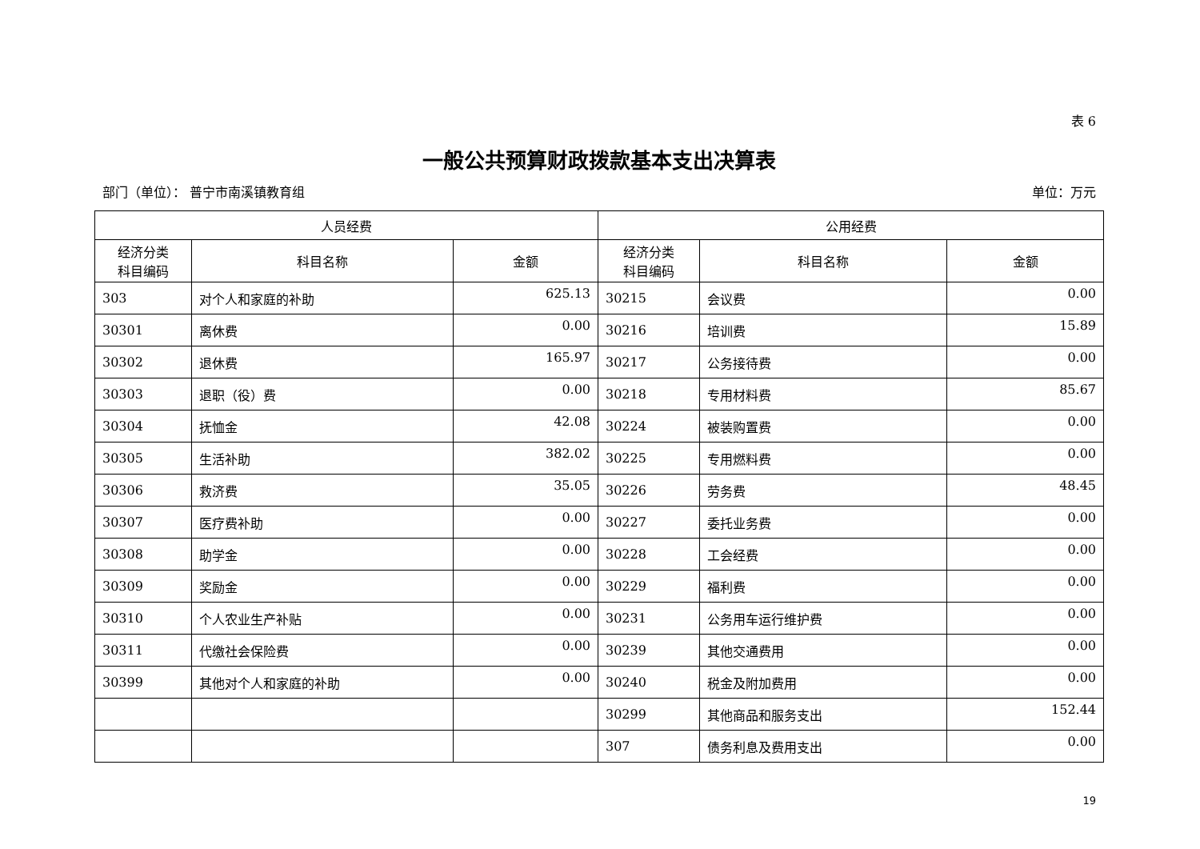表 6
一般公共预算财政拨款基本支出决算表
部门（单位）： 普宁市南溪镇教育组 单位：万元
| 人员经费 | | | 公用经费 | | |
| --- | --- | --- | --- | --- | --- |
| 经济分类 科目编码 | 科目名称 | 金额 | 经济分类 科目编码 | 科目名称 | 金额 |
| 303 | 对个人和家庭的补助 | 625.13 | 30215 | 会议费 | 0.00 |
| 30301 | 离休费 | 0.00 | 30216 | 培训费 | 15.89 |
| 30302 | 退休费 | 165.97 | 30217 | 公务接待费 | 0.00 |
| 30303 | 退职（役）费 | 0.00 | 30218 | 专用材料费 | 85.67 |
| 30304 | 抚恤金 | 42.08 | 30224 | 被装购置费 | 0.00 |
| 30305 | 生活补助 | 382.02 | 30225 | 专用燃料费 | 0.00 |
| 30306 | 救济费 | 35.05 | 30226 | 劳务费 | 48.45 |
| 30307 | 医疗费补助 | 0.00 | 30227 | 委托业务费 | 0.00 |
| 30308 | 助学金 | 0.00 | 30228 | 工会经费 | 0.00 |
| 30309 | 奖励金 | 0.00 | 30229 | 福利费 | 0.00 |
| 30310 | 个人农业生产补贴 | 0.00 | 30231 | 公务用车运行维护费 | 0.00 |
| 30311 | 代缴社会保险费 | 0.00 | 30239 | 其他交通费用 | 0.00 |
| 30399 | 其他对个人和家庭的补助 | 0.00 | 30240 | 税金及附加费用 | 0.00 |
| | | | 30299 | 其他商品和服务支出 | 152.44 |
| | | | 307 | 债务利息及费用支出 | 0.00 |
19